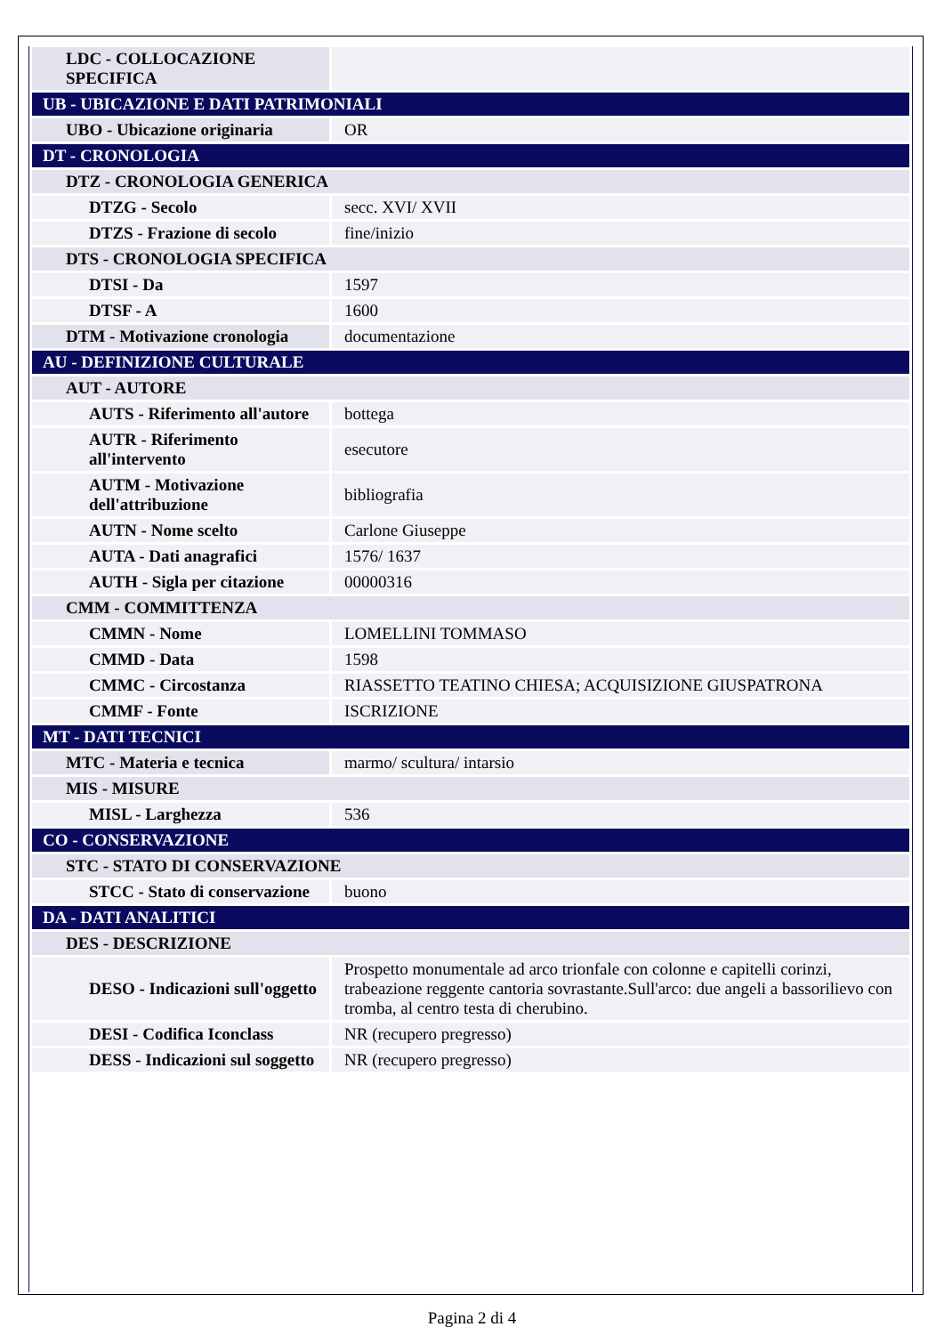| LDC - COLLOCAZIONE SPECIFICA | |
| UB - UBICAZIONE E DATI PATRIMONIALI | |
| UBO - Ubicazione originaria | OR |
| DT - CRONOLOGIA | |
| DTZ - CRONOLOGIA GENERICA | |
| DTZG - Secolo | secc. XVI/ XVII |
| DTZS - Frazione di secolo | fine/inizio |
| DTS - CRONOLOGIA SPECIFICA | |
| DTSI - Da | 1597 |
| DTSF - A | 1600 |
| DTM - Motivazione cronologia | documentazione |
| AU - DEFINIZIONE CULTURALE | |
| AUT - AUTORE | |
| AUTS - Riferimento all'autore | bottega |
| AUTR - Riferimento all'intervento | esecutore |
| AUTM - Motivazione dell'attribuzione | bibliografia |
| AUTN - Nome scelto | Carlone Giuseppe |
| AUTA - Dati anagrafici | 1576/ 1637 |
| AUTH - Sigla per citazione | 00000316 |
| CMM - COMMITTENZA | |
| CMMN - Nome | LOMELLINI TOMMASO |
| CMMD - Data | 1598 |
| CMMC - Circostanza | RIASSETTO TEATINO CHIESA; ACQUISIZIONE GIUSPATRONA |
| CMMF - Fonte | ISCRIZIONE |
| MT - DATI TECNICI | |
| MTC - Materia e tecnica | marmo/ scultura/ intarsio |
| MIS - MISURE | |
| MISL - Larghezza | 536 |
| CO - CONSERVAZIONE | |
| STC - STATO DI CONSERVAZIONE | |
| STCC - Stato di conservazione | buono |
| DA - DATI ANALITICI | |
| DES - DESCRIZIONE | |
| DESO - Indicazioni sull'oggetto | Prospetto monumentale ad arco trionfale con colonne e capitelli corinzi, trabeazione reggente cantoria sovrastante.Sull'arco: due angeli a bassorilievo con tromba, al centro testa di cherubino. |
| DESI - Codifica Iconclass | NR (recupero pregresso) |
| DESS - Indicazioni sul soggetto | NR (recupero pregresso) |
Pagina 2 di 4